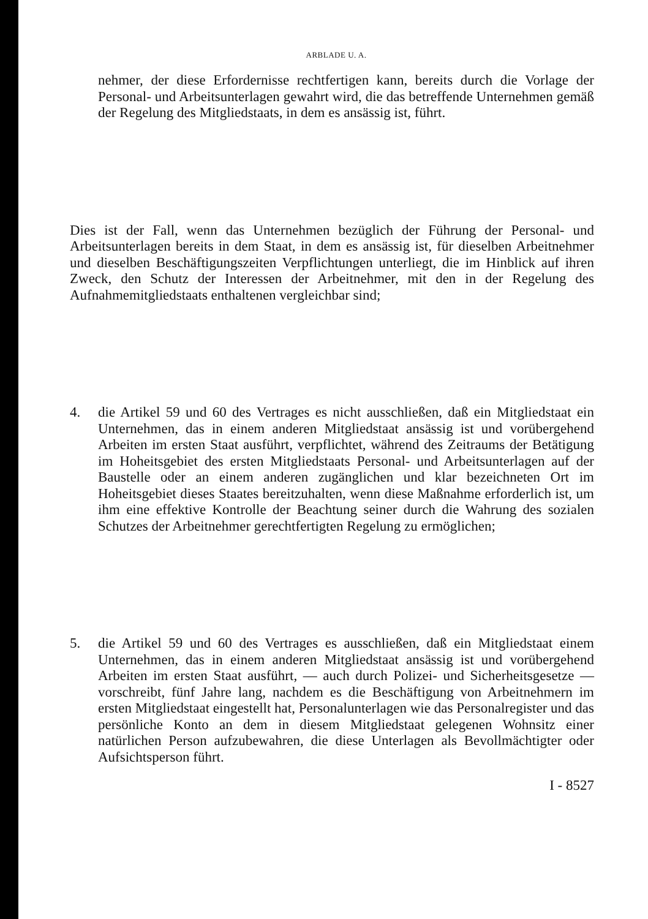ARBLADE U. A.
nehmer, der diese Erfordernisse rechtfertigen kann, bereits durch die Vorlage der Personal- und Arbeitsunterlagen gewahrt wird, die das betreffende Unternehmen gemäß der Regelung des Mitgliedstaats, in dem es ansässig ist, führt.
Dies ist der Fall, wenn das Unternehmen bezüglich der Führung der Personal- und Arbeitsunterlagen bereits in dem Staat, in dem es ansässig ist, für dieselben Arbeitnehmer und dieselben Beschäftigungszeiten Verpflichtungen unterliegt, die im Hinblick auf ihren Zweck, den Schutz der Interessen der Arbeitnehmer, mit den in der Regelung des Aufnahmemitgliedstaats enthaltenen vergleichbar sind;
4. die Artikel 59 und 60 des Vertrages es nicht ausschließen, daß ein Mitgliedstaat ein Unternehmen, das in einem anderen Mitgliedstaat ansässig ist und vorübergehend Arbeiten im ersten Staat ausführt, verpflichtet, während des Zeitraums der Betätigung im Hoheitsgebiet des ersten Mitgliedstaats Personal- und Arbeitsunterlagen auf der Baustelle oder an einem anderen zugänglichen und klar bezeichneten Ort im Hoheitsgebiet dieses Staates bereitzuhalten, wenn diese Maßnahme erforderlich ist, um ihm eine effektive Kontrolle der Beachtung seiner durch die Wahrung des sozialen Schutzes der Arbeitnehmer gerechtfertigten Regelung zu ermöglichen;
5. die Artikel 59 und 60 des Vertrages es ausschließen, daß ein Mitgliedstaat einem Unternehmen, das in einem anderen Mitgliedstaat ansässig ist und vorübergehend Arbeiten im ersten Staat ausführt, — auch durch Polizei- und Sicherheitsgesetze — vorschreibt, fünf Jahre lang, nachdem es die Beschäftigung von Arbeitnehmern im ersten Mitgliedstaat eingestellt hat, Personalunterlagen wie das Personalregister und das persönliche Konto an dem in diesem Mitgliedstaat gelegenen Wohnsitz einer natürlichen Person aufzubewahren, die diese Unterlagen als Bevollmächtigter oder Aufsichtsperson führt.
I - 8527